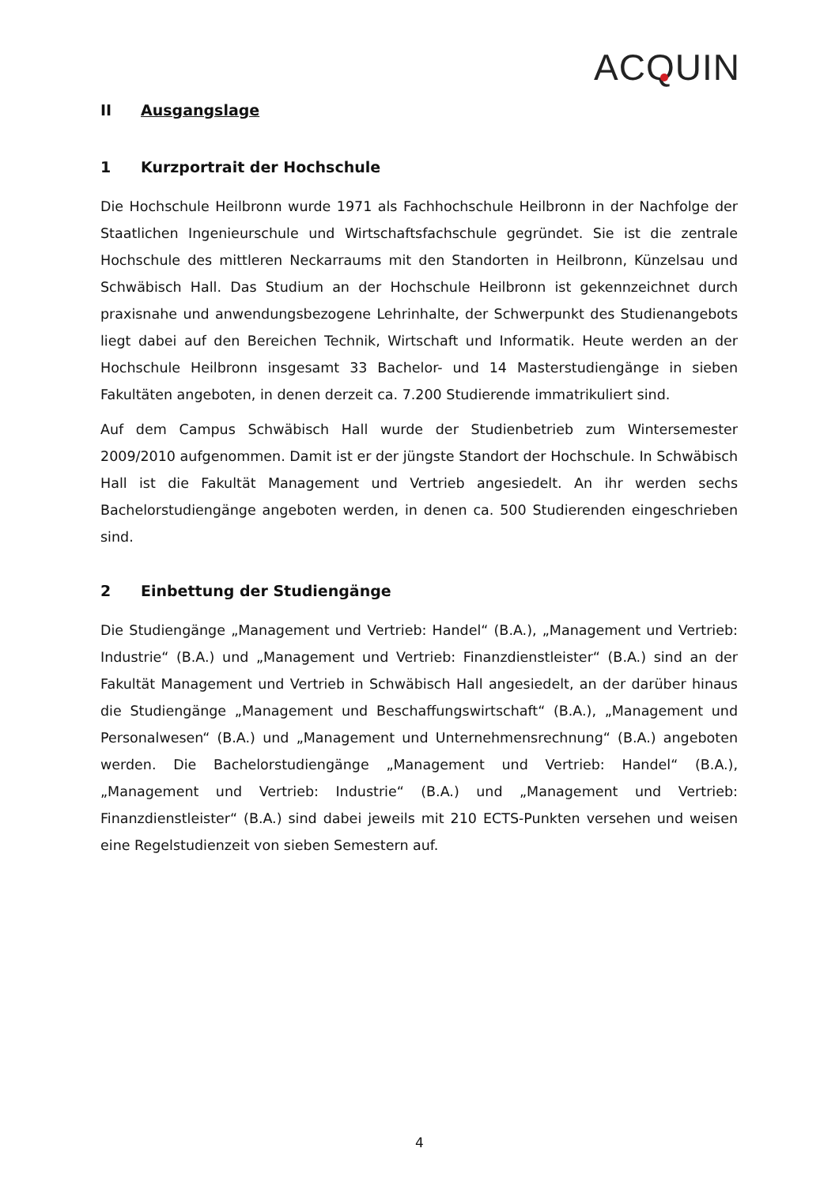ACQUIN
II Ausgangslage
1 Kurzportrait der Hochschule
Die Hochschule Heilbronn wurde 1971 als Fachhochschule Heilbronn in der Nachfolge der Staatlichen Ingenieurschule und Wirtschaftsfachschule gegründet. Sie ist die zentrale Hochschule des mittleren Neckarraums mit den Standorten in Heilbronn, Künzelsau und Schwäbisch Hall. Das Studium an der Hochschule Heilbronn ist gekennzeichnet durch praxisnahe und anwendungsbezogene Lehrinhalte, der Schwerpunkt des Studienangebots liegt dabei auf den Bereichen Technik, Wirtschaft und Informatik. Heute werden an der Hochschule Heilbronn insgesamt 33 Bachelor- und 14 Masterstudiengänge in sieben Fakultäten angeboten, in denen derzeit ca. 7.200 Studierende immatrikuliert sind.
Auf dem Campus Schwäbisch Hall wurde der Studienbetrieb zum Wintersemester 2009/2010 aufgenommen. Damit ist er der jüngste Standort der Hochschule. In Schwäbisch Hall ist die Fakultät Management und Vertrieb angesiedelt. An ihr werden sechs Bachelorstudiengänge angeboten werden, in denen ca. 500 Studierenden eingeschrieben sind.
2 Einbettung der Studiengänge
Die Studiengänge „Management und Vertrieb: Handel“ (B.A.), „Management und Vertrieb: Industrie“ (B.A.) und „Management und Vertrieb: Finanzdienstleister“ (B.A.) sind an der Fakultät Management und Vertrieb in Schwäbisch Hall angesiedelt, an der darüber hinaus die Studiengänge „Management und Beschaffungswirtschaft“ (B.A.), „Management und Personalwesen“ (B.A.) und „Management und Unternehmensrechnung“ (B.A.) angeboten werden. Die Bachelorstudiengänge „Management und Vertrieb: Handel“ (B.A.), „Management und Vertrieb: Industrie“ (B.A.) und „Management und Vertrieb: Finanzdienstleister“ (B.A.) sind dabei jeweils mit 210 ECTS-Punkten versehen und weisen eine Regelstudienzeit von sieben Semestern auf.
4